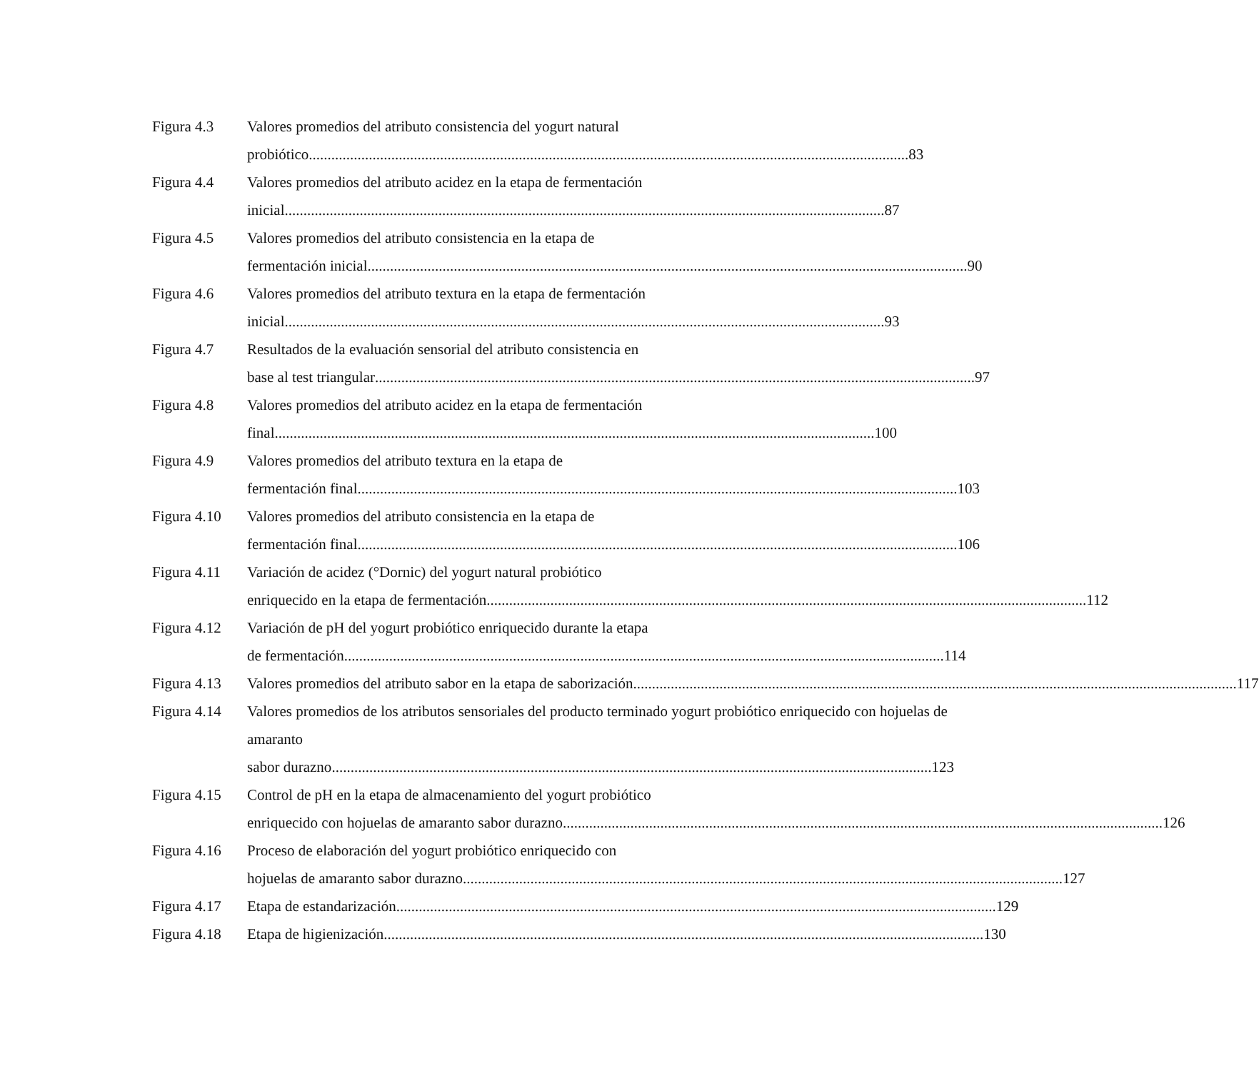Figura 4.3 Valores promedios del atributo consistencia del yogurt natural
probiótico 83
Figura 4.4 Valores promedios del atributo acidez en la etapa de fermentación
inicial 87
Figura 4.5 Valores promedios del atributo consistencia en la etapa de
fermentación inicial 90
Figura 4.6 Valores promedios del atributo textura en la etapa de fermentación
inicial 93
Figura 4.7 Resultados de la evaluación sensorial del atributo consistencia en
base al test triangular 97
Figura 4.8 Valores promedios del atributo acidez en la etapa de fermentación
final 100
Figura 4.9 Valores promedios del atributo textura en la etapa de
fermentación final 103
Figura 4.10
Valores promedios del atributo consistencia en la etapa de
fermentación final 106
Figura 4.11
Variación de acidez (°Dornic) del yogurt natural probiótico
enriquecido en la etapa de fermentación 112
Figura 4.12
Variación de pH del yogurt probiótico enriquecido durante la etapa
de fermentación 114
Figura 4.13
Valores promedios del atributo sabor en la etapa de saborización. 117
Figura 4.14
Valores promedios de los atributos sensoriales del producto terminado yogurt probiótico enriquecido con hojuelas de amaranto
sabor durazno 123
Figura 4.15
Control de pH en la etapa de almacenamiento del yogurt probiótico
enriquecido con hojuelas de amaranto sabor durazno 126
Figura 4.16
Proceso de elaboración del yogurt probiótico enriquecido con
hojuelas de amaranto sabor durazno 127
Figura 4.17
Etapa de estandarización 129
Figura 4.18
Etapa de higienización 130